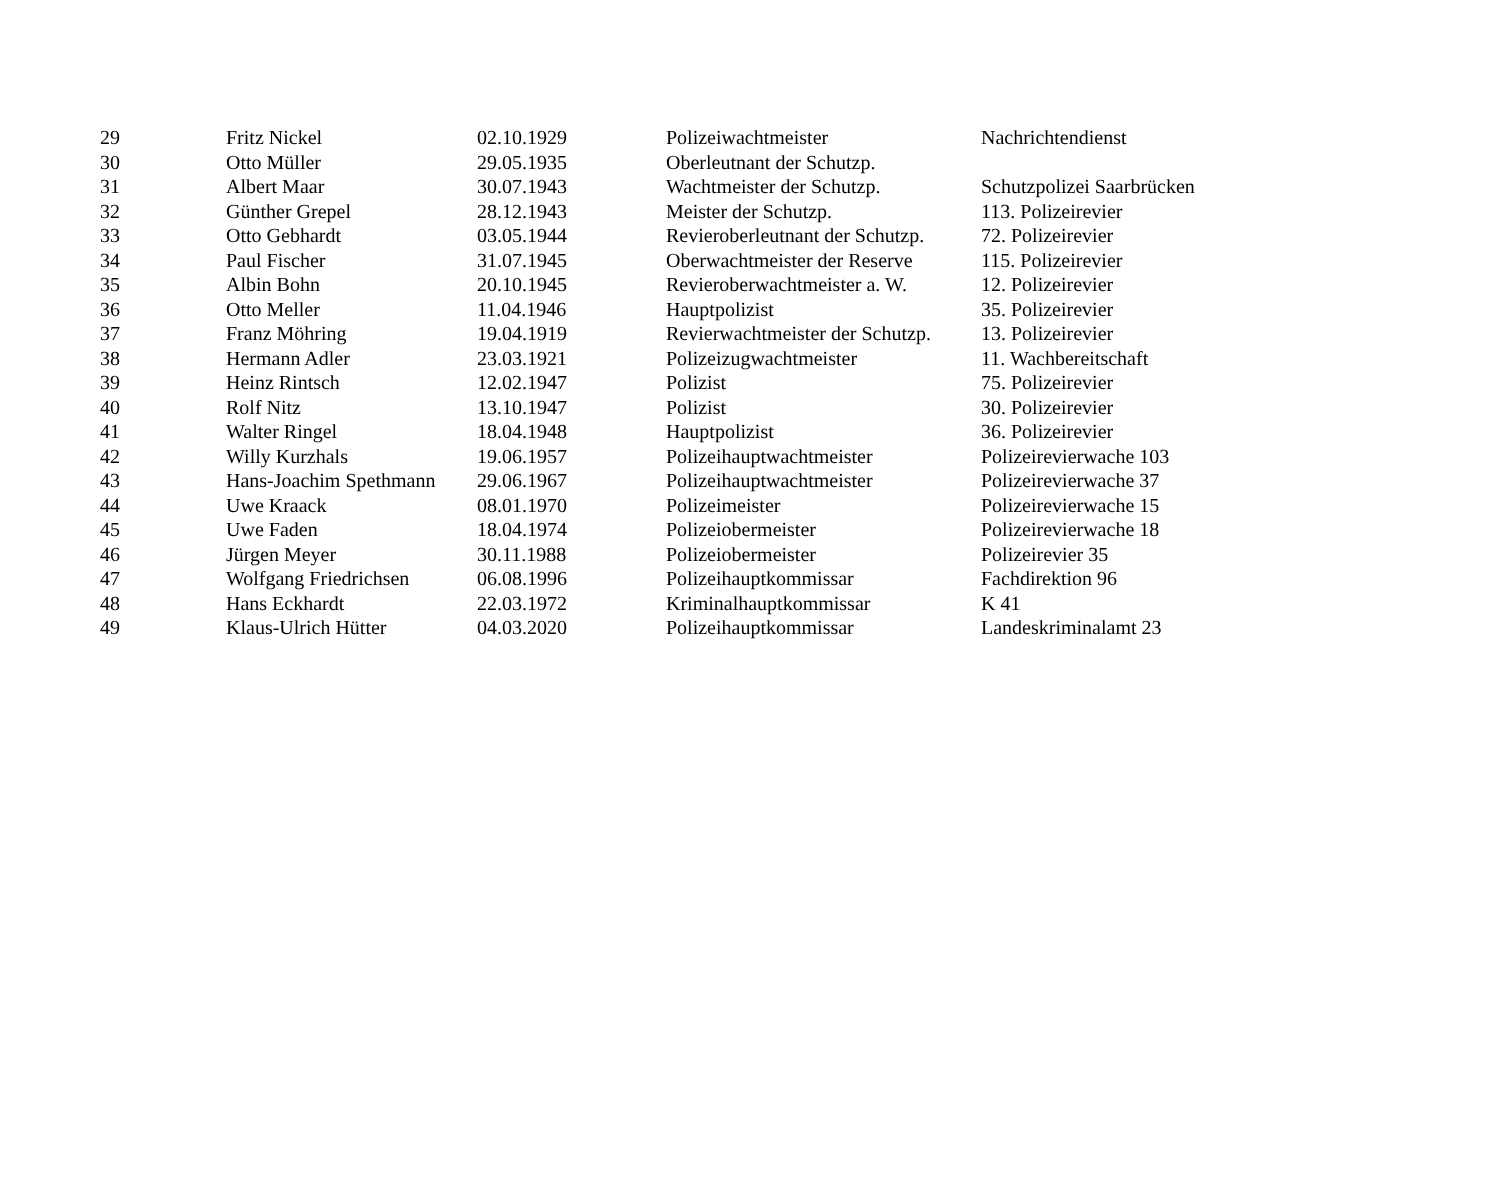| 29 | Fritz Nickel | 02.10.1929 | Polizeiwachtmeister | Nachrichtendienst |
| 30 | Otto Müller | 29.05.1935 | Oberleutnant der Schutzp. | |
| 31 | Albert Maar | 30.07.1943 | Wachtmeister der Schutzp. | Schutzpolizei Saarbrücken |
| 32 | Günther Grepel | 28.12.1943 | Meister der Schutzp. | 113. Polizeirevier |
| 33 | Otto Gebhardt | 03.05.1944 | Revieroberleutnant der Schutzp. | 72. Polizeirevier |
| 34 | Paul Fischer | 31.07.1945 | Oberwachtmeister der Reserve | 115. Polizeirevier |
| 35 | Albin Bohn | 20.10.1945 | Revieroberwachtmeister a. W. | 12. Polizeirevier |
| 36 | Otto Meller | 11.04.1946 | Hauptpolizist | 35. Polizeirevier |
| 37 | Franz Möhring | 19.04.1919 | Revierwachtmeister der Schutzp. | 13. Polizeirevier |
| 38 | Hermann Adler | 23.03.1921 | Polizeizugwachtmeister | 11. Wachbereitschaft |
| 39 | Heinz Rintsch | 12.02.1947 | Polizist | 75. Polizeirevier |
| 40 | Rolf Nitz | 13.10.1947 | Polizist | 30. Polizeirevier |
| 41 | Walter Ringel | 18.04.1948 | Hauptpolizist | 36. Polizeirevier |
| 42 | Willy Kurzhals | 19.06.1957 | Polizeihauptwachtmeister | Polizeirevierwache 103 |
| 43 | Hans-Joachim Spethmann | 29.06.1967 | Polizeihauptwachtmeister | Polizeirevierwache 37 |
| 44 | Uwe Kraack | 08.01.1970 | Polizeimeister | Polizeirevierwache 15 |
| 45 | Uwe Faden | 18.04.1974 | Polizeiobermeister | Polizeirevierwache 18 |
| 46 | Jürgen Meyer | 30.11.1988 | Polizeiobermeister | Polizeirevier 35 |
| 47 | Wolfgang Friedrichsen | 06.08.1996 | Polizeihauptkommissar | Fachdirektion 96 |
| 48 | Hans Eckhardt | 22.03.1972 | Kriminalhauptkommissar | K 41 |
| 49 | Klaus-Ulrich Hütter | 04.03.2020 | Polizeihauptkommissar | Landeskriminalamt 23 |